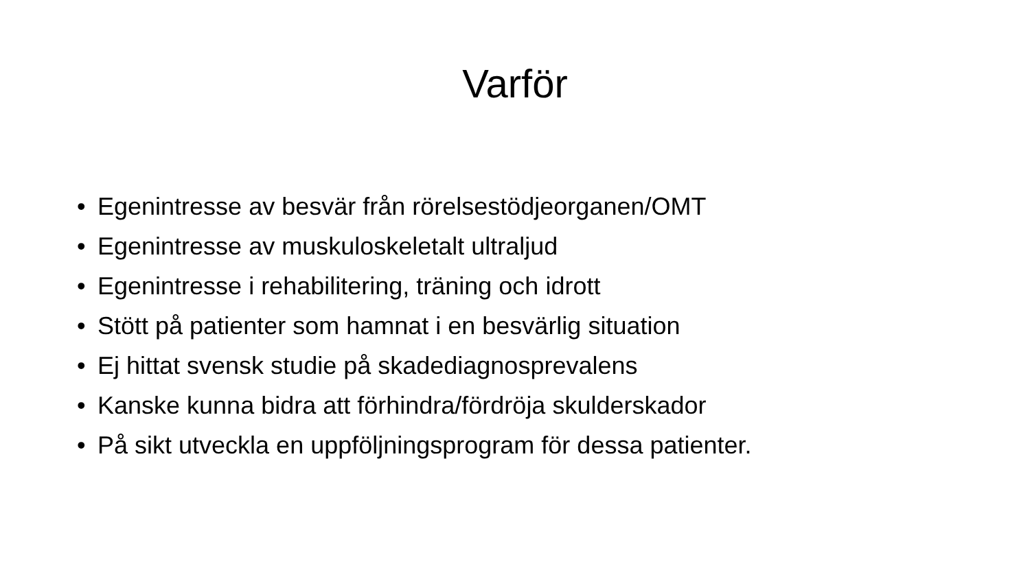Varför
• Egenintresse av besvär från rörelsestödjeorganen/OMT
• Egenintresse av muskuloskeletalt ultraljud
• Egenintresse i rehabilitering, träning och idrott
• Stött på patienter som hamnat i en besvärlig situation
• Ej hittat svensk studie på skadediagnosprevalens
• Kanske kunna bidra att förhindra/fördröja skulderskador
• På sikt utveckla en uppföljningsprogram för dessa patienter.